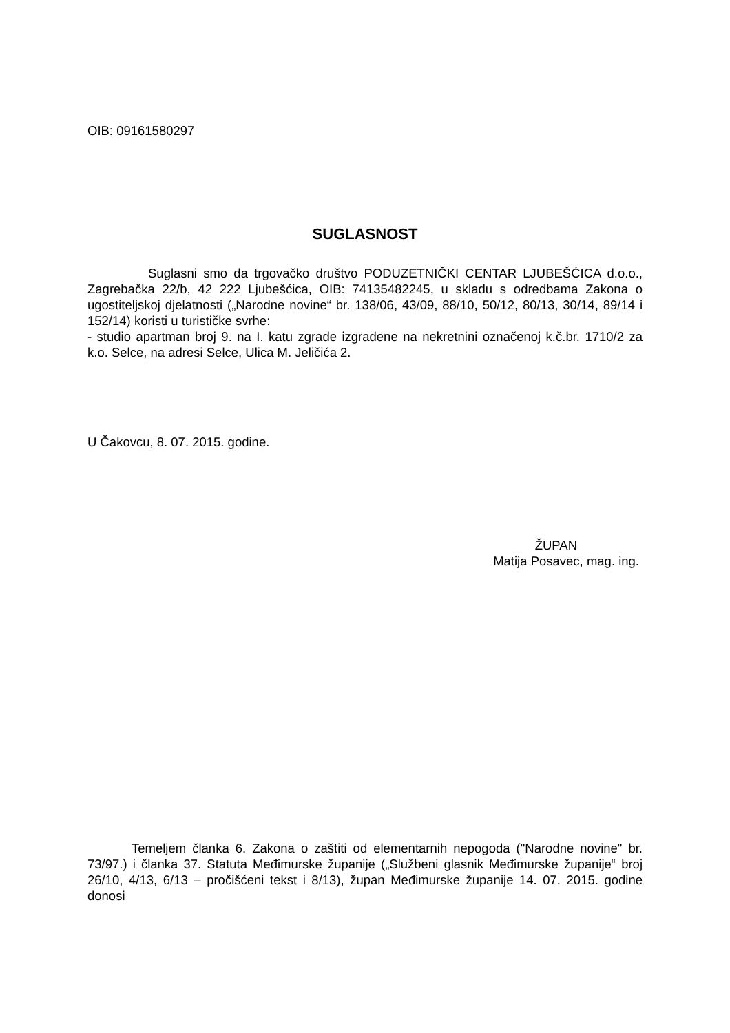OIB: 09161580297
SUGLASNOST
Suglasni smo da trgovačko društvo PODUZETNIČKI CENTAR LJUBEŠĆICA d.o.o., Zagrebačka 22/b, 42 222 Ljubešćica, OIB: 74135482245, u skladu s odredbama Zakona o ugostiteljskoj djelatnosti („Narodne novine“ br. 138/06, 43/09, 88/10, 50/12, 80/13, 30/14, 89/14 i 152/14) koristi u turističke svrhe:
- studio apartman broj 9. na I. katu zgrade izgrađene na nekretnini označenoj k.č.br. 1710/2 za k.o. Selce, na adresi Selce, Ulica M. Jeličića 2.
U Čakovcu, 8. 07. 2015. godine.
ŽUPAN
Matija Posavec, mag. ing.
Temeljem članka 6. Zakona o zaštiti od elementarnih nepogoda ("Narodne novine" br. 73/97.) i članka 37. Statuta Međimurske županije („Službeni glasnik Međimurske županije“ broj 26/10, 4/13, 6/13 – pročišćeni tekst i 8/13), župan Međimurske županije 14. 07. 2015. godine donosi